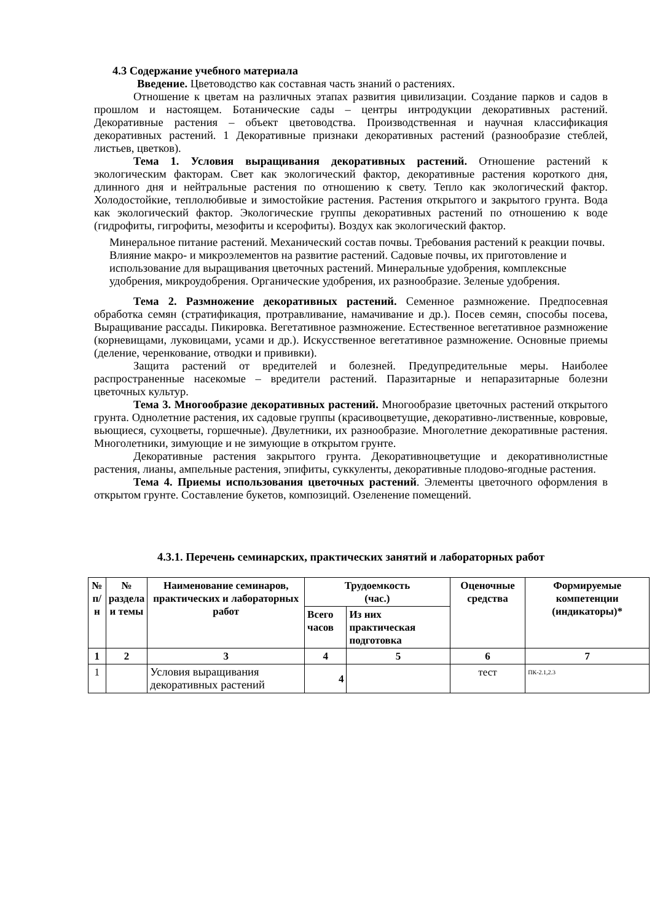4.3 Содержание учебного материала
Введение. Цветоводство как составная часть знаний о растениях.
Отношение к цветам на различных этапах развития цивилизации. Создание парков и садов в прошлом и настоящем. Ботанические сады – центры интродукции декоративных растений. Декоративные растения – объект цветоводства. Производственная и научная классификация декоративных растений. 1 Декоративные признаки декоративных растений (разнообразие стеблей, листьев, цветков).
Тема 1. Условия выращивания декоративных растений. Отношение растений к экологическим факторам. Свет как экологический фактор, декоративные растения короткого дня, длинного дня и нейтральные растения по отношению к свету. Тепло как экологический фактор. Холодостойкие, теплолюбивые и зимостойкие растения. Растения открытого и закрытого грунта. Вода как экологический фактор. Экологические группы декоративных растений по отношению к воде (гидрофиты, гигрофиты, мезофиты и ксерофиты). Воздух как экологический фактор.
Минеральное питание растений. Механический состав почвы. Требования растений к реакции почвы. Влияние макро- и микроэлементов на развитие растений. Садовые почвы, их приготовление и использование для выращивания цветочных растений. Минеральные удобрения, комплексные удобрения, микроудобрения. Органические удобрения, их разнообразие. Зеленые удобрения.
Тема 2. Размножение декоративных растений. Семенное размножение. Предпосевная обработка семян (стратификация, протравливание, намачивание и др.). Посев семян, способы посева, Выращивание рассады. Пикировка. Вегетативное размножение. Естественное вегетативное размножение (корневищами, луковицами, усами и др.). Искусственное вегетативное размножение. Основные приемы (деление, черенкование, отводки и прививки).
Защита растений от вредителей и болезней. Предупредительные меры. Наиболее распространенные насекомые – вредители растений. Паразитарные и непаразитарные болезни цветочных культур.
Тема 3. Многообразие декоративных растений. Многообразие цветочных растений открытого грунта. Однолетние растения, их садовые группы (красивоцветущие, декоративно-лиственные, ковровые, вьющиеся, сухоцветы, горшечные). Двулетники, их разнообразие. Многолетние декоративные растения. Многолетники, зимующие и не зимующие в открытом грунте.
Декоративные растения закрытого грунта. Декоративноцветущие и декоративнолистные растения, лианы, ампельные растения, эпифиты, суккуленты, декоративные плодово-ягодные растения.
Тема 4. Приемы использования цветочных растений. Элементы цветочного оформления в открытом грунте. Составление букетов, композиций. Озеленение помещений.
4.3.1. Перечень семинарских, практических занятий и лабораторных работ
| № п/н | № раздела и темы | Наименование семинаров, практических и лабораторных работ | Трудоемкость (час.) | | Оценочные средства | Формируемые компетенции (индикаторы)* |
| --- | --- | --- | --- | --- | --- | --- |
| | | | Всего часов | Из них практическая подготовка | | |
| 1 | 2 | 3 | 4 | 5 | 6 | 7 |
| 1 | | Условия выращивания декоративных растений | 4 | | тест | ПК-2.1,2.3 |